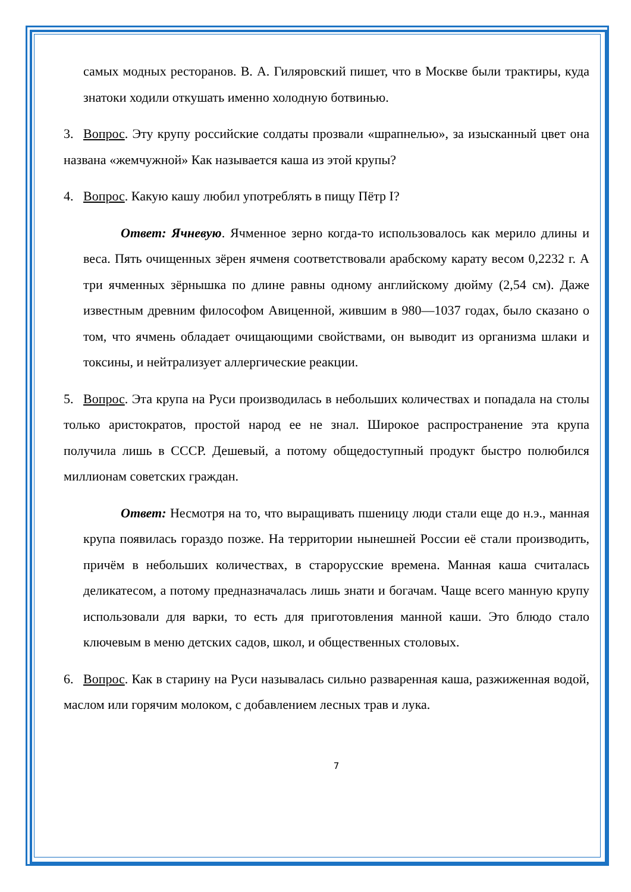самых модных ресторанов. В. А. Гиляровский пишет, что в Москве были трактиры, куда знатоки ходили откушать именно холодную ботвинью.
3. Вопрос. Эту крупу российские солдаты прозвали «шрапнелью», за изысканный цвет она названа «жемчужной» Как называется каша из этой крупы?
4. Вопрос. Какую кашу любил употреблять в пищу Пётр I?
Ответ: Ячневую. Ячменное зерно когда-то использовалось как мерило длины и веса. Пять очищенных зёрен ячменя соответствовали арабскому карату весом 0,2232 г. А три ячменных зёрнышка по длине равны одному английскому дюйму (2,54 см). Даже известным древним философом Авиценной, жившим в 980—1037 годах, было сказано о том, что ячмень обладает очищающими свойствами, он выводит из организма шлаки и токсины, и нейтрализует аллергические реакции.
5. Вопрос. Эта крупа на Руси производилась в небольших количествах и попадала на столы только аристократов, простой народ ее не знал. Широкое распространение эта крупа получила лишь в СССР. Дешевый, а потому общедоступный продукт быстро полюбился миллионам советских граждан.
Ответ: Несмотря на то, что выращивать пшеницу люди стали еще до н.э., манная крупа появилась гораздо позже. На территории нынешней России её стали производить, причём в небольших количествах, в старорусские времена. Манная каша считалась деликатесом, а потому предназначалась лишь знати и богачам. Чаще всего манную крупу использовали для варки, то есть для приготовления манной каши. Это блюдо стало ключевым в меню детских садов, школ, и общественных столовых.
6. Вопрос. Как в старину на Руси называлась сильно разваренная каша, разжиженная водой, маслом или горячим молоком, с добавлением лесных трав и лука.
7